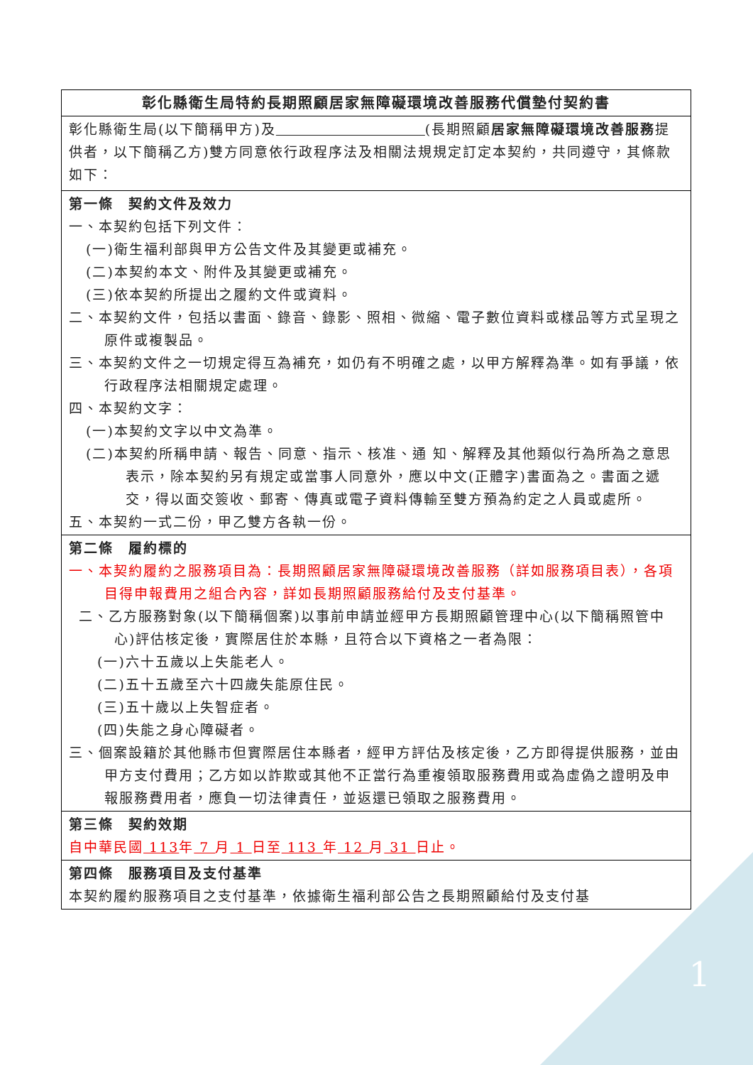| 彰化縣衛生局特約長期照顧居家無障礙環境改善服務代償墊付契約書 |
| 彰化縣衛生局(以下簡稱甲方)及 (長期照顧 居家無障礙環境改善服務 提供者，以下簡稱乙方)雙方同意依行政程序法及相關法規規定訂定本契約，共同遵守，其條款如下： |
| 第一條 契約文件及效力 一、本契約包括下列文件： (一)衛生福利部與甲方公告文件及其變更或補充。 (二)本契約本文、附件及其變更或補充。 (三)依本契約所提出之履約文件或資料。 二、本契約文件，包括以書面、錄音、錄影、照相、微縮、電子數位資料或樣品等方式呈現之原件或複製品。 三、本契約文件之一切規定得互為補充，如仍有不明確之處，以甲方解釋為準。如有爭議，依行政程序法相關規定處理。 四、本契約文字： (一)本契約文字以中文為準。 (二)本契約所稱申請、報告、同意、指示、核准、通 知、解釋及其他類似行為所為之意思表示，除本契約另有規定或當事人同意外，應以中文(正體字)書面為之。書面之遞交，得以面交簽收、郵寄、傳真或電子資料傳輸至雙方預為約定之人員或處所。 五、本契約一式二份，甲乙雙方各執一份。 |
| 第二條 履約標的 一、本契約履約之服務項目為：長期照顧居家無障礙環境改善服務（詳如服務項目表），各項目得申報費用之組合內容，詳如長期照顧服務給付及支付基準。 二、乙方服務對象(以下簡稱個案)以事前申請並經甲方長期照顧管理中心(以下簡稱照管中心)評估核定後，實際居住於本縣，且符合以下資格之一者為限： (一)六十五歲以上失能老人。 (二)五十五歲至六十四歲失能原住民。 (三)五十歲以上失智症者。 (四)失能之身心障礙者。 三、個案設籍於其他縣市但實際居住本縣者，經甲方評估及核定後，乙方即得提供服務，並由甲方支付費用；乙方如以詐欺或其他不正當行為重複領取服務費用或為虛偽之證明及申報服務費用者，應負一切法律責任，並返還已領取之服務費用。 |
| 第三條 契約效期 自中華民國 113 年 7 月 1 日至 113 年 12 月 31 日止。 |
| 第四條 服務項目及支付基準 本契約履約服務項目之支付基準，依據衛生福利部公告之長期照顧給付及支付基 |
1